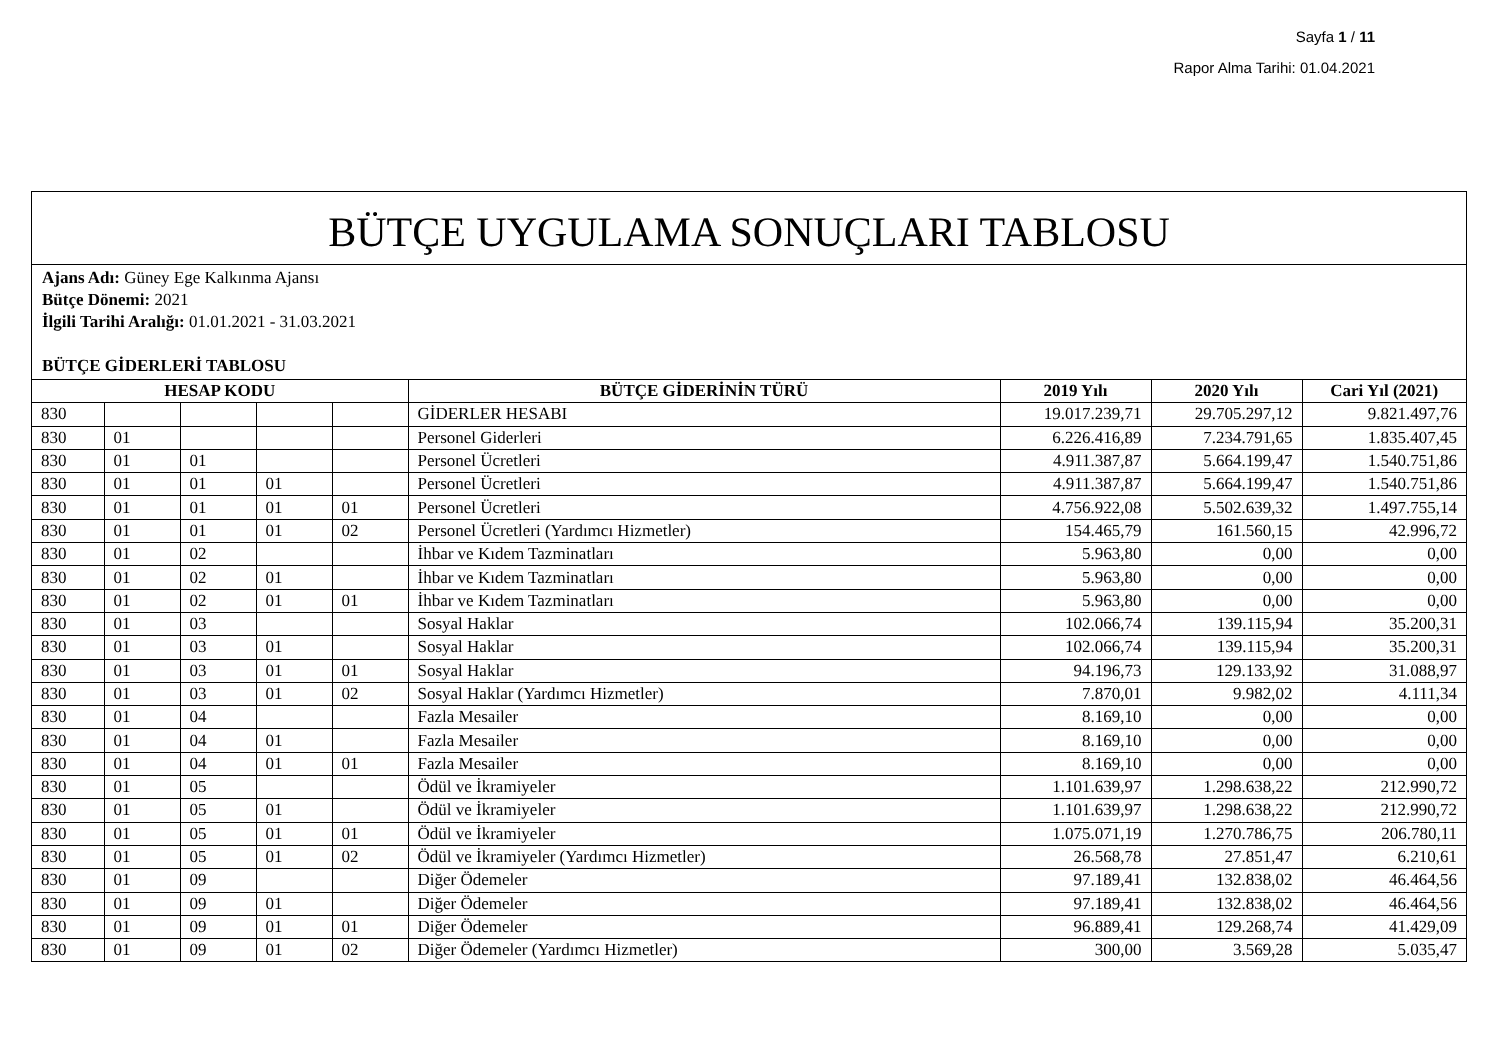Sayfa 1 / 11
Rapor Alma Tarihi: 01.04.2021
BÜTÇE UYGULAMA SONUÇLARI TABLOSU
Ajans Adı: Güney Ege Kalkınma Ajansı
Bütçe Dönemi: 2021
İlgili Tarihi Aralığı: 01.01.2021 - 31.03.2021
BÜTÇE GİDERLERİ TABLOSU
| HESAP KODU | | | | | BÜTÇE GİDERİNİN TÜRÜ | 2019 Yılı | 2020 Yılı | Cari Yıl (2021) |
| --- | --- | --- | --- | --- | --- | --- | --- | --- |
| 830 | | | | | GİDERLER HESABI | 19.017.239,71 | 29.705.297,12 | 9.821.497,76 |
| 830 | 01 | | | | Personel Giderleri | 6.226.416,89 | 7.234.791,65 | 1.835.407,45 |
| 830 | 01 | 01 | | | Personel Ücretleri | 4.911.387,87 | 5.664.199,47 | 1.540.751,86 |
| 830 | 01 | 01 | 01 | | Personel Ücretleri | 4.911.387,87 | 5.664.199,47 | 1.540.751,86 |
| 830 | 01 | 01 | 01 | 01 | Personel Ücretleri | 4.756.922,08 | 5.502.639,32 | 1.497.755,14 |
| 830 | 01 | 01 | 01 | 02 | Personel Ücretleri (Yardımcı Hizmetler) | 154.465,79 | 161.560,15 | 42.996,72 |
| 830 | 01 | 02 | | | İhbar ve Kıdem Tazminatları | 5.963,80 | 0,00 | 0,00 |
| 830 | 01 | 02 | 01 | | İhbar ve Kıdem Tazminatları | 5.963,80 | 0,00 | 0,00 |
| 830 | 01 | 02 | 01 | 01 | İhbar ve Kıdem Tazminatları | 5.963,80 | 0,00 | 0,00 |
| 830 | 01 | 03 | | | Sosyal Haklar | 102.066,74 | 139.115,94 | 35.200,31 |
| 830 | 01 | 03 | 01 | | Sosyal Haklar | 102.066,74 | 139.115,94 | 35.200,31 |
| 830 | 01 | 03 | 01 | 01 | Sosyal Haklar | 94.196,73 | 129.133,92 | 31.088,97 |
| 830 | 01 | 03 | 01 | 02 | Sosyal Haklar (Yardımcı Hizmetler) | 7.870,01 | 9.982,02 | 4.111,34 |
| 830 | 01 | 04 | | | Fazla Mesailer | 8.169,10 | 0,00 | 0,00 |
| 830 | 01 | 04 | 01 | | Fazla Mesailer | 8.169,10 | 0,00 | 0,00 |
| 830 | 01 | 04 | 01 | 01 | Fazla Mesailer | 8.169,10 | 0,00 | 0,00 |
| 830 | 01 | 05 | | | Ödül ve İkramiyeler | 1.101.639,97 | 1.298.638,22 | 212.990,72 |
| 830 | 01 | 05 | 01 | | Ödül ve İkramiyeler | 1.101.639,97 | 1.298.638,22 | 212.990,72 |
| 830 | 01 | 05 | 01 | 01 | Ödül ve İkramiyeler | 1.075.071,19 | 1.270.786,75 | 206.780,11 |
| 830 | 01 | 05 | 01 | 02 | Ödül ve İkramiyeler (Yardımcı Hizmetler) | 26.568,78 | 27.851,47 | 6.210,61 |
| 830 | 01 | 09 | | | Diğer Ödemeler | 97.189,41 | 132.838,02 | 46.464,56 |
| 830 | 01 | 09 | 01 | | Diğer Ödemeler | 97.189,41 | 132.838,02 | 46.464,56 |
| 830 | 01 | 09 | 01 | 01 | Diğer Ödemeler | 96.889,41 | 129.268,74 | 41.429,09 |
| 830 | 01 | 09 | 01 | 02 | Diğer Ödemeler (Yardımcı Hizmetler) | 300,00 | 3.569,28 | 5.035,47 |